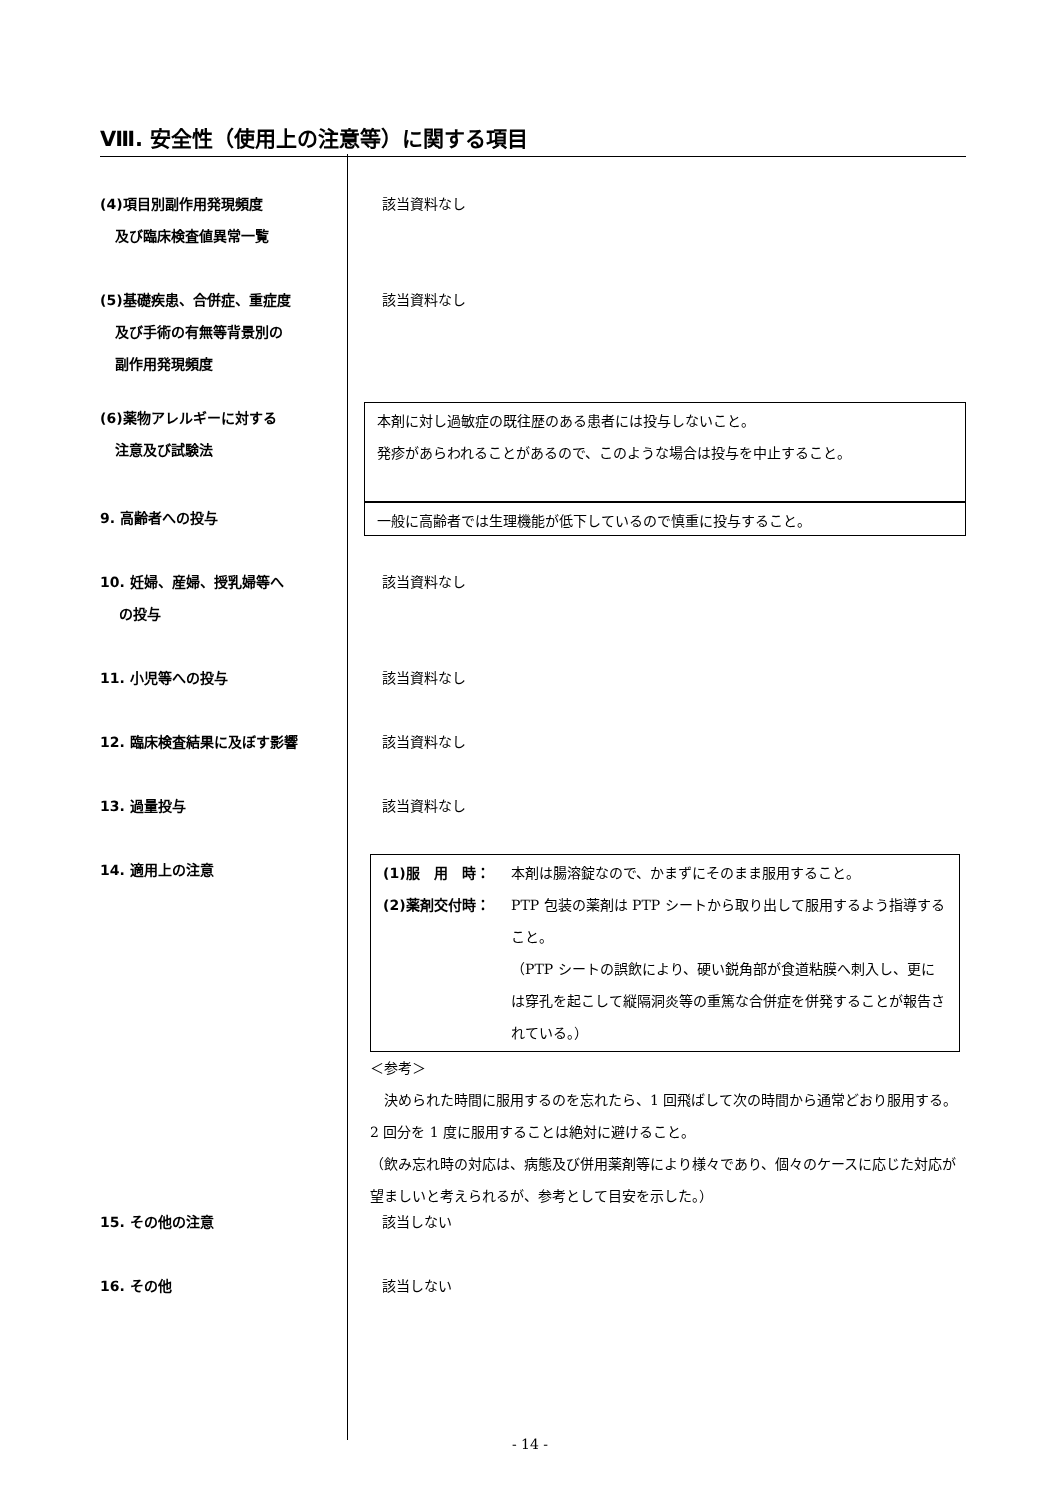Ⅷ. 安全性（使用上の注意等）に関する項目
(4)項目別副作用発現頻度
及び臨床検査値異常一覧
該当資料なし
(5)基礎疾患、合併症、重症度
及び手術の有無等背景別の
副作用発現頻度
該当資料なし
(6)薬物アレルギーに対する
注意及び試験法
本剤に対し過敏症の既往歴のある患者には投与しないこと。
発疹があらわれることがあるので、このような場合は投与を中止すること。
9. 高齢者への投与
一般に高齢者では生理機能が低下しているので慎重に投与すること。
10. 妊婦、産婦、授乳婦等へ
の投与
該当資料なし
11. 小児等への投与 該当資料なし
12. 臨床検査結果に及ぼす影響 該当資料なし
13. 過量投与 該当資料なし
14. 適用上の注意 (1)服　用　時： 本剤は腸溶錠なので、かまずにそのまま服用すること。
(2)薬剤交付時： PTP 包装の薬剤は PTP シートから取り出して服用するよう指導すること。
（PTP シートの誤飲により、硬い鋭角部が食道粘膜へ刺入し、更には穿孔を起こして縦隔洞炎等の重篤な合併症を併発することが報告されている。）
＜参考＞
　決められた時間に服用するのを忘れたら、1 回飛ばして次の時間から通常どおり服用する。2 回分を 1 度に服用することは絶対に避けること。
（飲み忘れ時の対応は、病態及び併用薬剤等により様々であり、個々のケースに応じた対応が望ましいと考えられるが、参考として目安を示した。）
15. その他の注意 該当しない
16. その他 該当しない
- 14 -